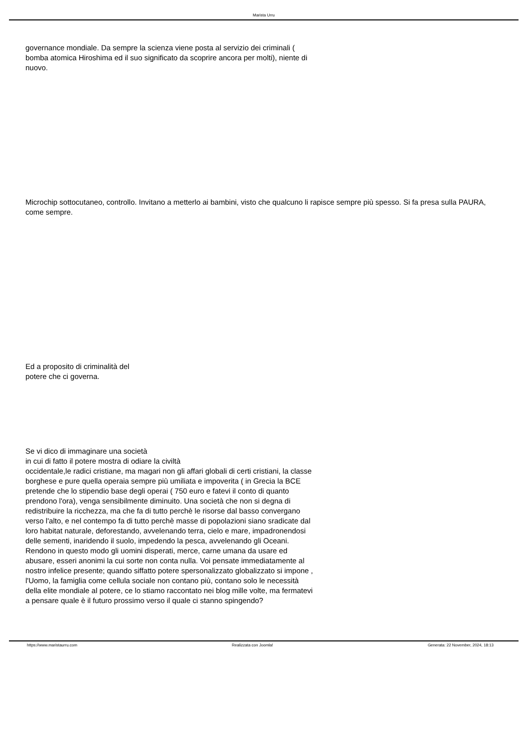Marista Urru
governance mondiale. Da sempre la scienza viene posta al servizio dei criminali ( bomba atomica Hiroshima ed il suo significato da scoprire ancora per molti), niente di nuovo.
Microchip sottocutaneo, controllo. Invitano a metterlo ai bambini, visto che qualcuno li rapisce sempre più spesso. Si fa presa sulla PAURA, come sempre.
Ed a proposito di criminalità del
potere che ci governa.
Se vi dico di immaginare una società
in cui di fatto il potere mostra di odiare la civiltà
occidentale,le radici cristiane, ma magari non gli affari globali di certi cristiani, la classe borghese e pure quella operaia sempre più umiliata e impoverita ( in Grecia la BCE pretende che lo stipendio base degli operai ( 750 euro e fatevi il conto di quanto prendono l'ora), venga sensibilmente diminuito. Una società che non si degna di redistribuire la ricchezza, ma che fa di tutto perchè le risorse dal basso convergano verso l'alto, e nel contempo fa di tutto perchè masse di popolazioni siano sradicate dal loro habitat naturale, deforestando, avvelenando terra, cielo e mare, impadronendosi delle sementi, inaridendo il suolo, impedendo la pesca, avvelenando gli Oceani. Rendono in questo modo gli uomini disperati, merce, carne umana da usare ed abusare, esseri anonimi la cui sorte non conta nulla. Voi pensate immediatamente al nostro infelice presente; quando siffatto potere spersonalizzato globalizzato si impone , l'Uomo, la famiglia come cellula sociale non contano più, contano solo le necessità della elite mondiale al potere, ce lo stiamo raccontato nei blog mille volte, ma fermatevi a pensare quale è il futuro prossimo verso il quale ci stanno spingendo?
https://www.maristaurru.com Realizzata con Joomla! Generata: 22 November, 2024, 18:13